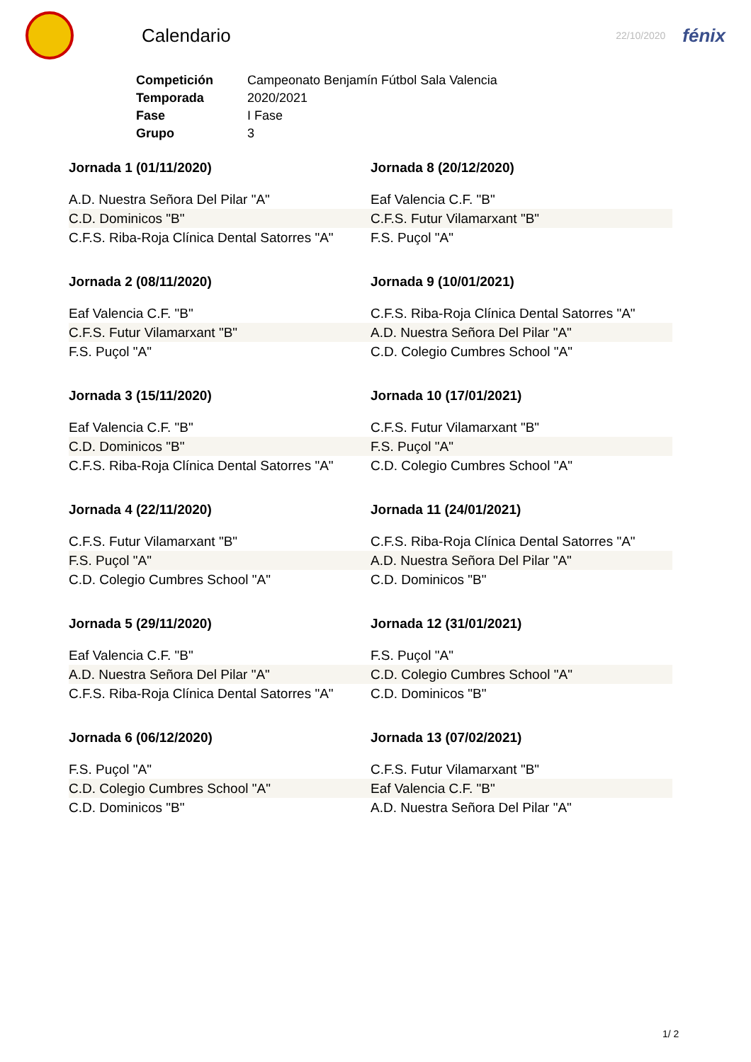Calendario
22/10/2020
fénix
| Competición | Campeonato Benjamín Fútbol Sala Valencia |
| Temporada | 2020/2021 |
| Fase | I Fase |
| Grupo | 3 |
Jornada 1 (01/11/2020)
A.D. Nuestra Señora Del Pilar "A"
C.D. Dominicos "B"
C.F.S. Riba-Roja Clínica Dental Satorres "A"
Jornada 8 (20/12/2020)
Eaf Valencia C.F. "B"
C.F.S. Futur Vilamarxant "B"
F.S. Puçol "A"
Jornada 2 (08/11/2020)
Eaf Valencia C.F. "B"
C.F.S. Futur Vilamarxant "B"
F.S. Puçol "A"
Jornada 9 (10/01/2021)
C.F.S. Riba-Roja Clínica Dental Satorres "A"
A.D. Nuestra Señora Del Pilar "A"
C.D. Colegio Cumbres School "A"
Jornada 3 (15/11/2020)
Eaf Valencia C.F. "B"
C.D. Dominicos "B"
C.F.S. Riba-Roja Clínica Dental Satorres "A"
Jornada 10 (17/01/2021)
C.F.S. Futur Vilamarxant "B"
F.S. Puçol "A"
C.D. Colegio Cumbres School "A"
Jornada 4 (22/11/2020)
C.F.S. Futur Vilamarxant "B"
F.S. Puçol "A"
C.D. Colegio Cumbres School "A"
Jornada 11 (24/01/2021)
C.F.S. Riba-Roja Clínica Dental Satorres "A"
A.D. Nuestra Señora Del Pilar "A"
C.D. Dominicos "B"
Jornada 5 (29/11/2020)
Eaf Valencia C.F. "B"
A.D. Nuestra Señora Del Pilar "A"
C.F.S. Riba-Roja Clínica Dental Satorres "A"
Jornada 12 (31/01/2021)
F.S. Puçol "A"
C.D. Colegio Cumbres School "A"
C.D. Dominicos "B"
Jornada 6 (06/12/2020)
F.S. Puçol "A"
C.D. Colegio Cumbres School "A"
C.D. Dominicos "B"
Jornada 13 (07/02/2021)
C.F.S. Futur Vilamarxant "B"
Eaf Valencia C.F. "B"
A.D. Nuestra Señora Del Pilar "A"
1/ 2